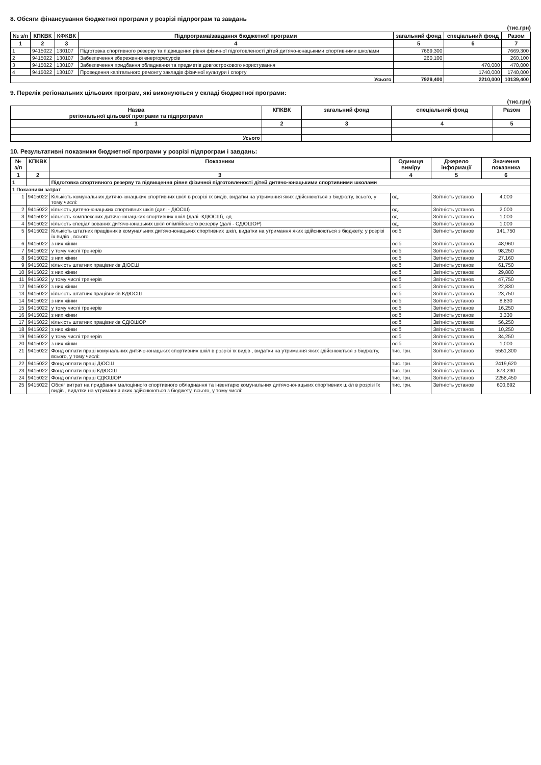8. Обсяги фінансування бюджетної програми у розрізі підпрограм та завдань
(тис.грн)
| № з/п | КПКВК | КФКВК | Підпрограма/завдання бюджетної програми | загальний фонд | спеціальний фонд | Разом |
| --- | --- | --- | --- | --- | --- | --- |
| 1 | 2 | 3 | 4 | 5 | 6 | 7 |
| 1 | 9415022 | 130107 | Підготовка спортивного резерву та підвищення рівня фізичної підготовленості дітей дитячо-юнацькими спортивними школами | 7669,300 | | 7669,300 |
| 2 | 9415022 | 130107 | Забезпечення збереження енергоресурсів | 260,100 | | 260,100 |
| 3 | 9415022 | 130107 | Забезпечення придбання обладнання та предметів довгострокового користування | | 470,000 | 470,000 |
| 4 | 9415022 | 130107 | Проведення капітального ремонту закладів фізичної культури і спорту | | 1740,000 | 1740,000 |
| Усього | | | | 7929,400 | 2210,000 | 10139,400 |
9. Перелік регіональних цільових програм, які виконуються у складі бюджетної програми:
(тис.грн)
| Назва регіональної цільової програми та підпрограми | КПКВК | загальний фонд | спеціальний фонд | Разом |
| --- | --- | --- | --- | --- |
| 1 | 2 | 3 | 4 | 5 |
| Усього | | | | |
10. Результативні показники бюджетної програми у розрізі підпрограм і завдань:
| № з/п | КПКВК | Показники | Одиниця виміру | Джерело інформації | Значення показника |
| --- | --- | --- | --- | --- | --- |
| 1 | 2 | 3 | 4 | 5 | 6 |
| 1 | | Підготовка спортивного резерву та підвищення рівня фізичної підготовленості дітей дитячо-юнацькими спортивними школами | | | |
| 1 Показники затрат | | | | | |
| 1 | 9415022 | Кількість комунальних дитячо-юнацьких спортивних шкіл в розрізі їх видів, видатки на утримання яких здійснюються з бюджету, всього, у тому числі: | од. | Звітність установ | 4,000 |
| 2 | 9415022 | кількість дитячо-юнацьких спортивних шкіл (далі - ДЮСШ) | од. | Звітність установ | 2,000 |
| 3 | 9415022 | кількість комплексних дитячо-юнацьких спортивних шкіл (далі -КДЮСШ), од. | од. | Звітність установ | 1,000 |
| 4 | 9415022 | кількість спеціалізованих дитячо-юнацьких шкіл олімпійського резерву (далі - СДЮШОР) | од. | Звітність установ | 1,000 |
| 5 | 9415022 | Кількість штатних працівників комунальних дитячо-юнацьких спортивних шкіл, видатки на утримання яких здійснюються з бюджету, у розрізі їх видів , всього | осіб | Звітність установ | 141,750 |
| 6 | 9415022 | з них жінки | осіб | Звітність установ | 48,960 |
| 7 | 9415022 | у тому числі тренерів | осіб | Звітність установ | 98,250 |
| 8 | 9415022 | з них жінки | осіб | Звітність установ | 27,160 |
| 9 | 9415022 | кількість штатних працівників ДЮСШ | осіб | Звітність установ | 61,750 |
| 10 | 9415022 | з них жінки | осіб | Звітність установ | 29,880 |
| 11 | 9415022 | у тому числі тренерів | осіб | Звітність установ | 47,750 |
| 12 | 9415022 | з них жінки | осіб | Звітність установ | 22,830 |
| 13 | 9415022 | кількість штатних працівників КДЮСШ | осіб | Звітність установ | 23,750 |
| 14 | 9415022 | з них жінки | осіб | Звітність установ | 8,830 |
| 15 | 9415022 | у тому числі тренерів | осіб | Звітність установ | 16,250 |
| 16 | 9415022 | з них жінки | осіб | Звітність установ | 3,330 |
| 17 | 9415022 | кількість штатних працівників СДЮШОР | осіб | Звітність установ | 56,250 |
| 18 | 9415022 | з них жінки | осіб | Звітність установ | 10,250 |
| 19 | 9415022 | у тому числі тренерів | осіб | Звітність установ | 34,250 |
| 20 | 9415022 | з них жінки | осіб | Звітність установ | 1,000 |
| 21 | 9415022 | Фонд оплати праці комунальних дитячо-юнацьких спортивних шкіл в розрізі їх видів , видатки на утримання яких здійснюються з бюджету, всього, у тому числі: | тис. грн. | Звітність установ | 5551,300 |
| 22 | 9415022 | Фонд оплати праці ДЮСШ | тис. грн. | Звітність установ | 2419,620 |
| 23 | 9415022 | Фонд оплати праці КДЮСШ | тис. грн. | Звітність установ | 873,230 |
| 24 | 9415022 | Фонд оплати праці СДЮШОР | тис. грн. | Звітність установ | 2258,450 |
| 25 | 9415022 | Обсяг витрат на придбання малоцінного спортивного обладнання та інвентарю комунальних дитячо-юнацьких спортивних шкіл в розрізі їх видів , видатки на утримання яких здійснюються з бюджету, всього, у тому числі: | тис. грн. | Звітність установ | 600,692 |